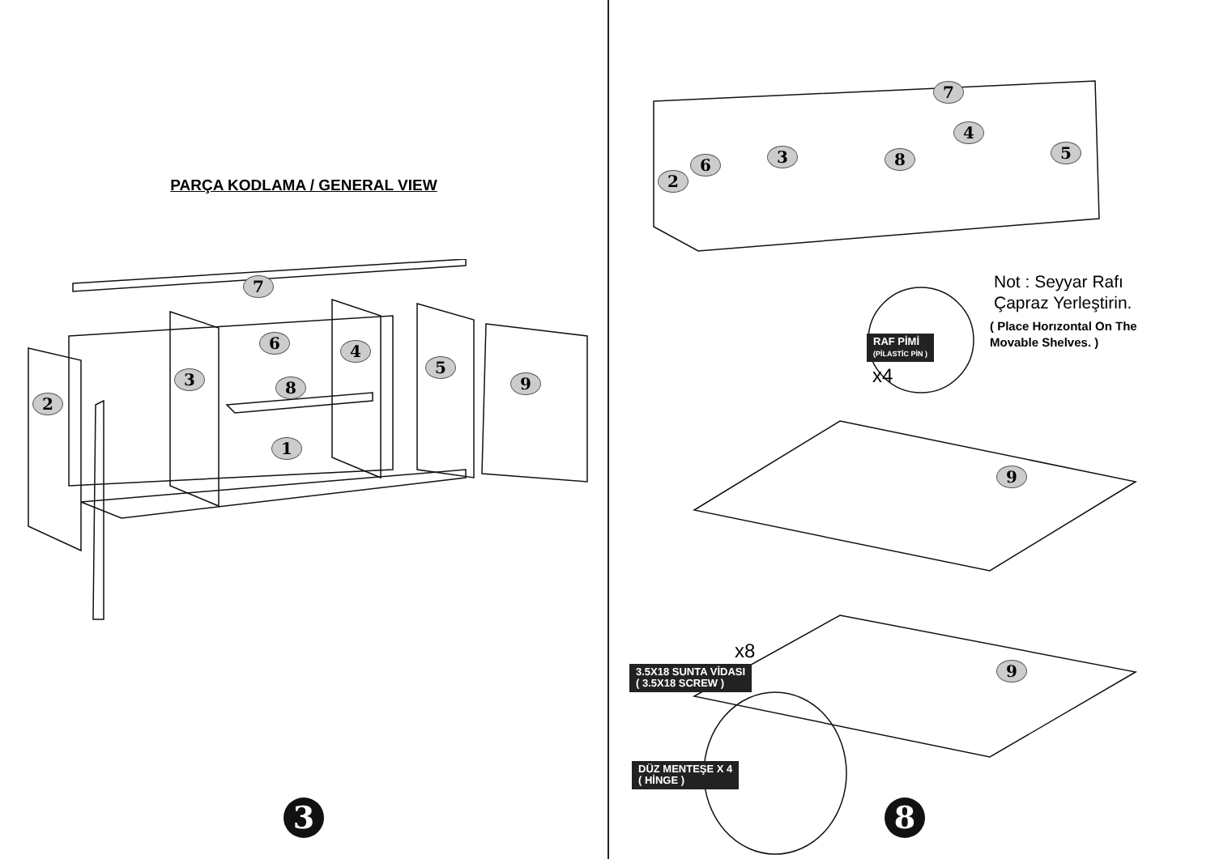PARÇA KODLAMA / GENERAL VIEW
7
6
4
3
5
9
8
2
1
3
7
4
3 5
6 8
2
Not : Seyyar Rafı
Çapraz Yerleştirin.
( Place Horızontal On The
Movable Shelves. )
RAF PİMİ
(PİLASTİC PİN )
x4
9
9
x8
3.5X18 SUNTA VİDASI
( 3.5X18 SCREW )
DÜZ MENTEŞE X 4
( HİNGE )
8